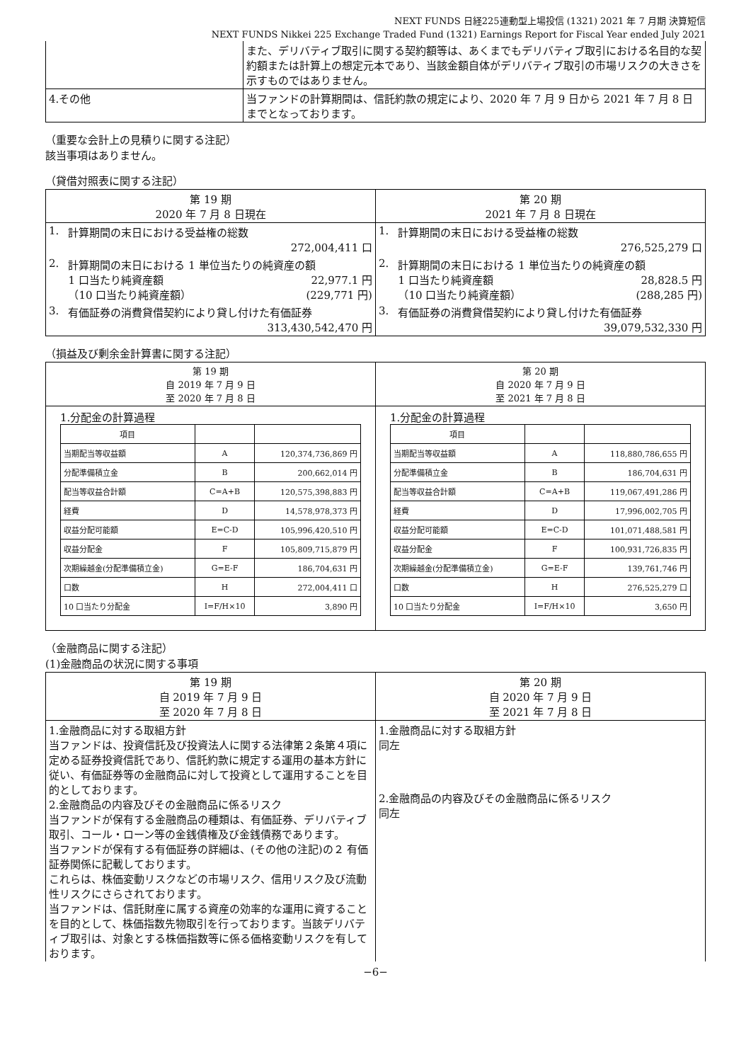NEXT FUNDS 日経225連動型上場投信 (1321) 2021 年 7 月期 決算短信
NEXT FUNDS Nikkei 225 Exchange Traded Fund (1321) Earnings Report for Fiscal Year ended July 2021
| | また、デリバティブ取引に関する契約額等は、あくまでもデリバティブ取引における名目的な契約額または計算上の想定元本であり、当該金額自体がデリバティブ取引の市場リスクの大きさを示すものではありません。 |
| 4.その他 | 当ファンドの計算期間は、信託約款の規定により、2020 年 7 月 9 日から 2021 年 7 月 8 日までとなっております。 |
（重要な会計上の見積りに関する注記）
該当事項はありません。
（貸借対照表に関する注記）
| 第 19 期 2020 年 7 月 8 日現在 | | 第 20 期 2021 年 7 月 8 日現在 | |
| 1. | 計算期間の末日における受益権の総数 272,004,411 口 | 1. | 計算期間の末日における受益権の総数 276,525,279 口 |
| 2. | 計算期間の末日における 1 単位当たりの純資産の額 1 口当たり純資産額 22,977.1 円 （10 口当たり純資産額） (229,771 円) | 2. | 計算期間の末日における 1 単位当たりの純資産の額 1 口当たり純資産額 28,828.5 円 （10 口当たり純資産額） (288,285 円) |
| 3. | 有価証券の消費貸借契約により貸し付けた有価証券 313,430,542,470 円 | 3. | 有価証券の消費貸借契約により貸し付けた有価証券 39,079,532,330 円 |
（損益及び剰余金計算書に関する注記）
| 第 19 期 自 2019 年 7 月 9 日 至 2020 年 7 月 8 日 | 第 20 期 自 2020 年 7 月 9 日 至 2021 年 7 月 8 日 |
| 1.分配金の計算過程 / 項目 / / / / 当期配当等収益額 / A / 120,374,736,869 円 / / 分配準備積立金 / B / 200,662,014 円 / / 配当等収益合計額 / C=A+B / 120,575,398,883 円 / / 経費 / D / 14,578,978,373 円 / / 収益分配可能額 / E=C-D / 105,996,420,510 円 / / 収益分配金 / F / 105,809,715,879 円 / / 次期繰越金(分配準備積立金) / G=E-F / 186,704,631 円 / / 口数 / H / 272,004,411 口 / / 10 口当たり分配金 / I=F/H×10 / 3,890 円 / | 1.分配金の計算過程 / 項目 / / / / 当期配当等収益額 / A / 118,880,786,655 円 / / 分配準備積立金 / B / 186,704,631 円 / / 配当等収益合計額 / C=A+B / 119,067,491,286 円 / / 経費 / D / 17,996,002,705 円 / / 収益分配可能額 / E=C-D / 101,071,488,581 円 / / 収益分配金 / F / 100,931,726,835 円 / / 次期繰越金(分配準備積立金) / G=E-F / 139,761,746 円 / / 口数 / H / 276,525,279 口 / / 10 口当たり分配金 / I=F/H×10 / 3,650 円 / |
（金融商品に関する注記）
(1)金融商品の状況に関する事項
| 第 19 期 自 2019 年 7 月 9 日 至 2020 年 7 月 8 日 | 第 20 期 自 2020 年 7 月 9 日 至 2021 年 7 月 8 日 |
| 1.金融商品に対する取組方針 当ファンドは、投資信託及び投資法人に関する法律第２条第４項に定める証券投資信託であり、信託約款に規定する運用の基本方針に従い、有価証券等の金融商品に対して投資として運用することを目的としております。 2.金融商品の内容及びその金融商品に係るリスク 当ファンドが保有する金融商品の種類は、有価証券、デリバティブ取引、コール・ローン等の金銭債権及び金銭債務であります。 当ファンドが保有する有価証券の詳細は、(その他の注記)の２ 有価証券関係に記載しております。 これらは、株価変動リスクなどの市場リスク、信用リスク及び流動性リスクにさらされております。 当ファンドは、信託財産に属する資産の効率的な運用に資することを目的として、株価指数先物取引を行っております。当該デリバティブ取引は、対象とする株価指数等に係る価格変動リスクを有しております。 | 1.金融商品に対する取組方針 同左 2.金融商品の内容及びその金融商品に係るリスク 同左 |
−6−